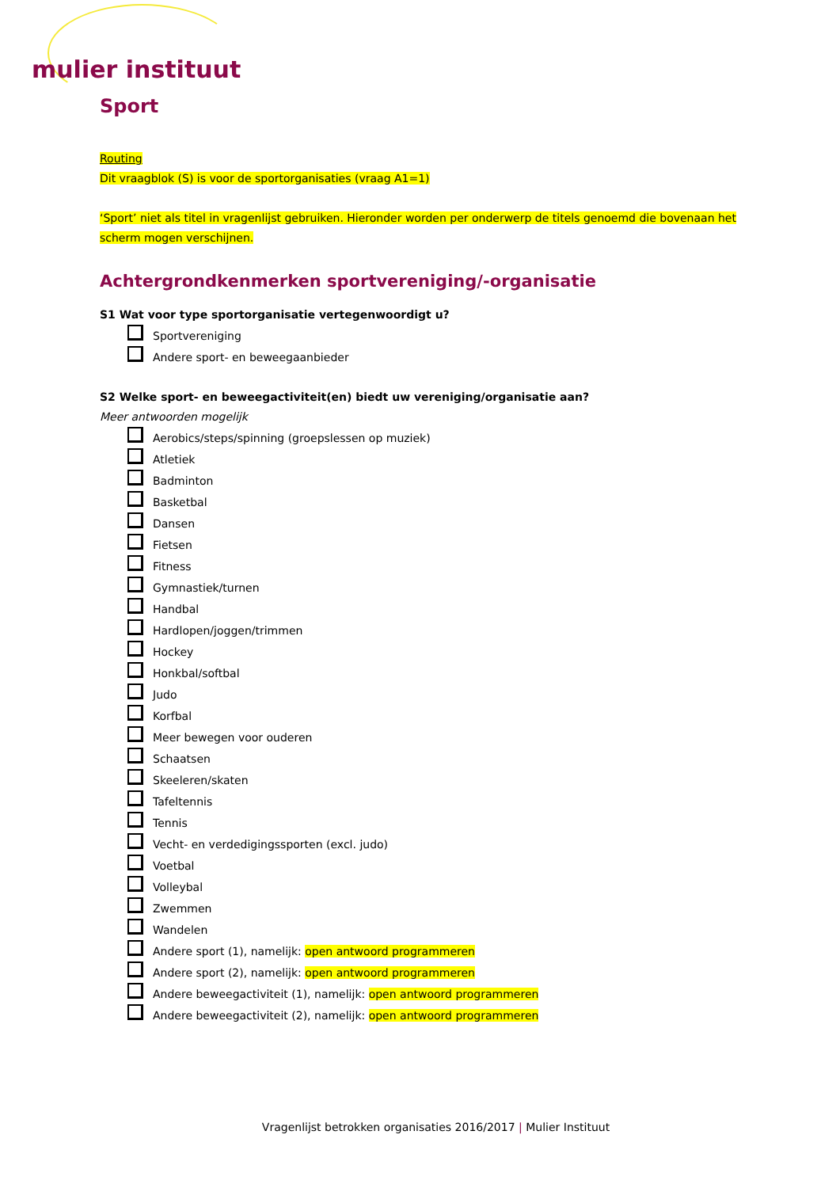mulier instituut
Sport
Routing
Dit vraagblok (S) is voor de sportorganisaties (vraag A1=1)
‘Sport’ niet als titel in vragenlijst gebruiken. Hieronder worden per onderwerp de titels genoemd die bovenaan het scherm mogen verschijnen.
Achtergrondkenmerken sportvereniging/-organisatie
S1 Wat voor type sportorganisatie vertegenwoordigt u?
Sportvereniging
Andere sport- en beweegaanbieder
S2 Welke sport- en beweegactiviteit(en) biedt uw vereniging/organisatie aan?
Meer antwoorden mogelijk
Aerobics/steps/spinning (groepslessen op muziek)
Atletiek
Badminton
Basketbal
Dansen
Fietsen
Fitness
Gymnastiek/turnen
Handbal
Hardlopen/joggen/trimmen
Hockey
Honkbal/softbal
Judo
Korfbal
Meer bewegen voor ouderen
Schaatsen
Skeeleren/skaten
Tafeltennis
Tennis
Vecht- en verdedigingssporten (excl. judo)
Voetbal
Volleybal
Zwemmen
Wandelen
Andere sport (1), namelijk: open antwoord programmeren
Andere sport (2), namelijk: open antwoord programmeren
Andere beweegactiviteit (1), namelijk: open antwoord programmeren
Andere beweegactiviteit (2), namelijk: open antwoord programmeren
Vragenlijst betrokken organisaties 2016/2017 | Mulier Instituut